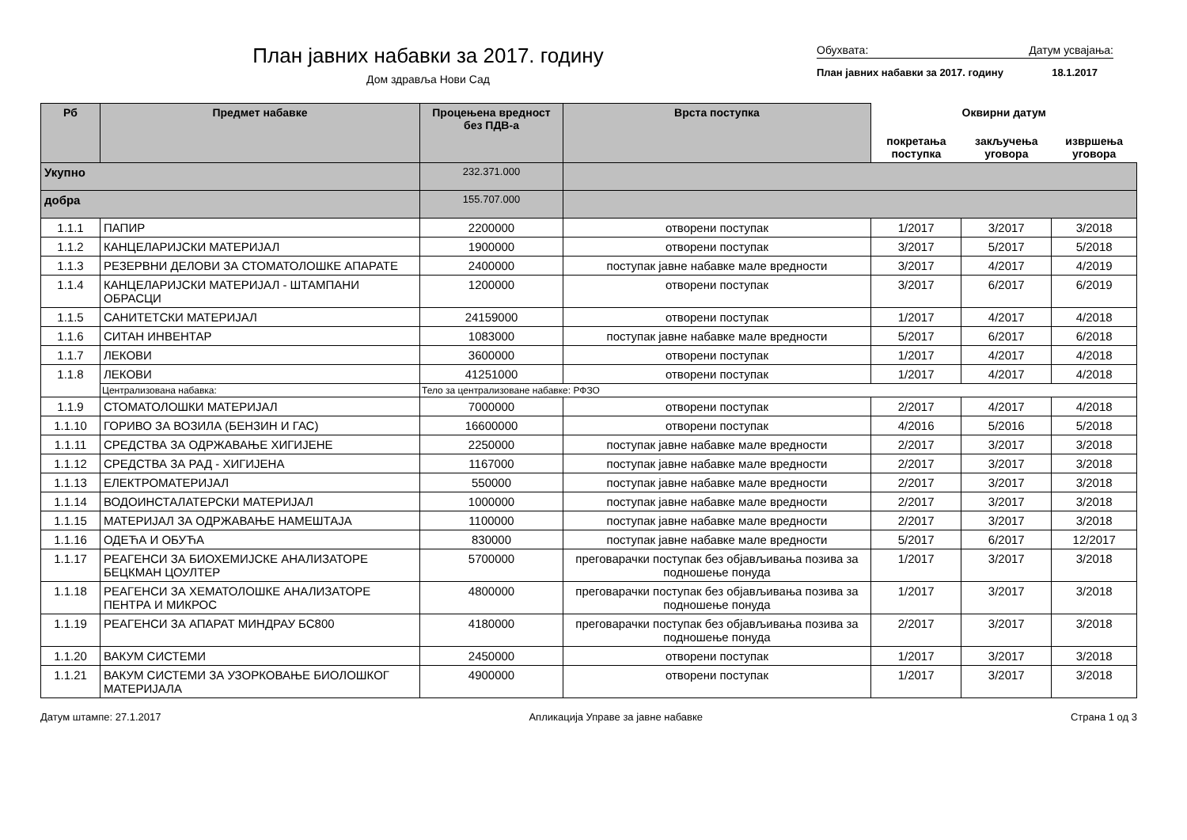План јавних набавки за 2017. годину
Дом здравља Нови Сад
Обухвата: Датум усвајања:
План јавних набавки за 2017. годину 18.1.2017
| Рб | Предмет набавке | Процењена вредност без ПДВ-а | Врста поступка | Оквирни датум | | |
| --- | --- | --- | --- | --- | --- | --- |
| | | | | покретања поступка | закључења уговора | извршења уговора |
| Укупно | | 232.371.000 | | | | |
| добра | | 155.707.000 | | | | |
| 1.1.1 | ПАПИР | 2200000 | отворени поступак | 1/2017 | 3/2017 | 3/2018 |
| 1.1.2 | КАНЦЕЛАРИЈСКИ МАТЕРИЈАЛ | 1900000 | отворени поступак | 3/2017 | 5/2017 | 5/2018 |
| 1.1.3 | РЕЗЕРВНИ ДЕЛОВИ ЗА СТОМАТОЛОШКЕ АПАРАТЕ | 2400000 | поступак јавне набавке мале вредности | 3/2017 | 4/2017 | 4/2019 |
| 1.1.4 | КАНЦЕЛАРИЈСКИ МАТЕРИЈАЛ - ШТАМПАНИ ОБРАСЦИ | 1200000 | отворени поступак | 3/2017 | 6/2017 | 6/2019 |
| 1.1.5 | САНИТЕТСКИ МАТЕРИЈАЛ | 24159000 | отворени поступак | 1/2017 | 4/2017 | 4/2018 |
| 1.1.6 | СИТАН ИНВЕНТАР | 1083000 | поступак јавне набавке мале вредности | 5/2017 | 6/2017 | 6/2018 |
| 1.1.7 | ЛЕКОВИ | 3600000 | отворени поступак | 1/2017 | 4/2017 | 4/2018 |
| 1.1.8 | ЛЕКОВИ | 41251000 | отворени поступак | 1/2017 | 4/2017 | 4/2018 |
| | Централизована набавка: | Тело за централизоване набавке: РФЗО | | | | |
| 1.1.9 | СТОМАТОЛОШКИ МАТЕРИЈАЛ | 7000000 | отворени поступак | 2/2017 | 4/2017 | 4/2018 |
| 1.1.10 | ГОРИВО ЗА ВОЗИЛА (БЕНЗИН И ГАС) | 16600000 | отворени поступак | 4/2016 | 5/2016 | 5/2018 |
| 1.1.11 | СРЕДСТВА ЗА ОДРЖАВАЊЕ ХИГИЈЕНЕ | 2250000 | поступак јавне набавке мале вредности | 2/2017 | 3/2017 | 3/2018 |
| 1.1.12 | СРЕДСТВА ЗА РАД - ХИГИЈЕНА | 1167000 | поступак јавне набавке мале вредности | 2/2017 | 3/2017 | 3/2018 |
| 1.1.13 | ЕЛЕКТРОМАТЕРИЈАЛ | 550000 | поступак јавне набавке мале вредности | 2/2017 | 3/2017 | 3/2018 |
| 1.1.14 | ВОДОИНСТАЛАТЕРСКИ МАТЕРИЈАЛ | 1000000 | поступак јавне набавке мале вредности | 2/2017 | 3/2017 | 3/2018 |
| 1.1.15 | МАТЕРИЈАЛ ЗА ОДРЖАВАЊЕ НАМЕШТАЈА | 1100000 | поступак јавне набавке мале вредности | 2/2017 | 3/2017 | 3/2018 |
| 1.1.16 | ОДЕЋА И ОБУЋА | 830000 | поступак јавне набавке мале вредности | 5/2017 | 6/2017 | 12/2017 |
| 1.1.17 | РЕАГЕНСИ ЗА БИОХЕМИЈСКЕ АНАЛИЗАТОРЕ БЕЦКМАН ЦОУЛТЕР | 5700000 | преговарачки поступак без објављивања позива за подношење понуда | 1/2017 | 3/2017 | 3/2018 |
| 1.1.18 | РЕАГЕНСИ ЗА ХЕМАТОЛОШКЕ АНАЛИЗАТОРЕ ПЕНТРА И МИКРОС | 4800000 | преговарачки поступак без објављивања позива за подношење понуда | 1/2017 | 3/2017 | 3/2018 |
| 1.1.19 | РЕАГЕНСИ ЗА АПАРАТ МИНДРАУ БС800 | 4180000 | преговарачки поступак без објављивања позива за подношење понуда | 2/2017 | 3/2017 | 3/2018 |
| 1.1.20 | ВАКУМ СИСТЕМИ | 2450000 | отворени поступак | 1/2017 | 3/2017 | 3/2018 |
| 1.1.21 | ВАКУМ СИСТЕМИ ЗА УЗОРКОВАЊЕ БИОЛОШКОГ МАТЕРИЈАЛА | 4900000 | отворени поступак | 1/2017 | 3/2017 | 3/2018 |
Датум штампе: 27.1.2017 Апликација Управе за јавне набавке Страна 1 од 3